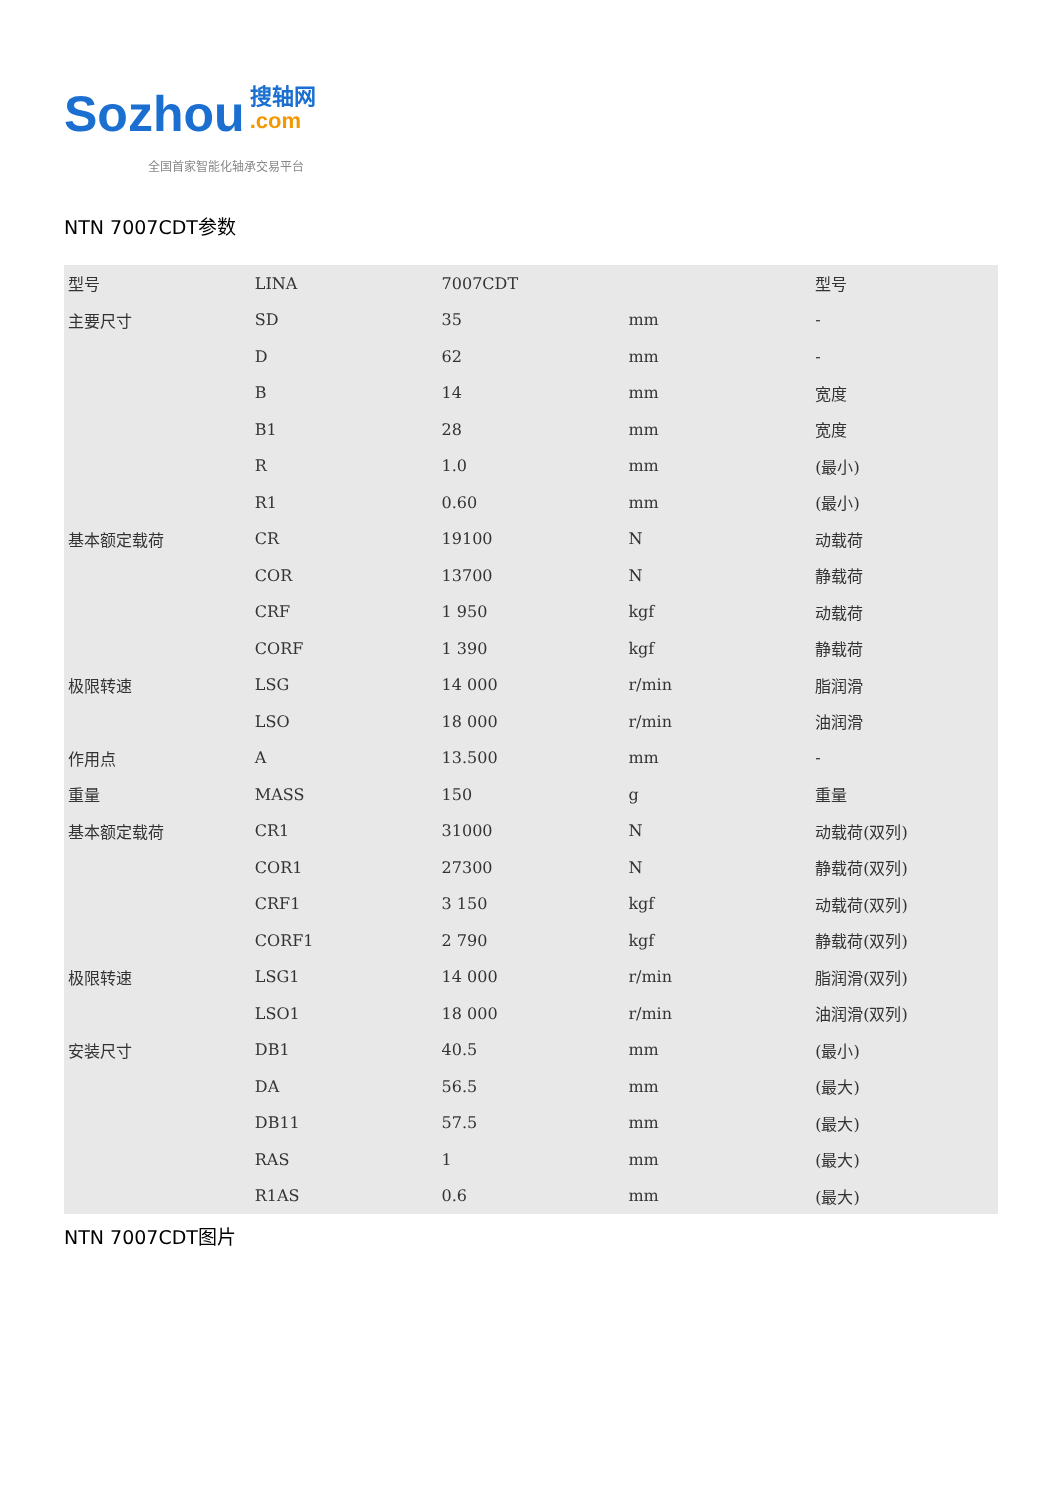Sozhou 搜轴网
.com
全国首家智能化轴承交易平台
NTN 7007CDT参数
| 型号 | LINA | 7007CDT | | 型号 |
| 主要尺寸 | SD | 35 | mm | - |
| | D | 62 | mm | - |
| | B | 14 | mm | 宽度 |
| | B1 | 28 | mm | 宽度 |
| | R | 1.0 | mm | (最小) |
| | R1 | 0.60 | mm | (最小) |
| 基本额定载荷 | CR | 19100 | N | 动载荷 |
| | COR | 13700 | N | 静载荷 |
| | CRF | 1 950 | kgf | 动载荷 |
| | CORF | 1 390 | kgf | 静载荷 |
| 极限转速 | LSG | 14 000 | r/min | 脂润滑 |
| | LSO | 18 000 | r/min | 油润滑 |
| 作用点 | A | 13.500 | mm | - |
| 重量 | MASS | 150 | g | 重量 |
| 基本额定载荷 | CR1 | 31000 | N | 动载荷(双列) |
| | COR1 | 27300 | N | 静载荷(双列) |
| | CRF1 | 3 150 | kgf | 动载荷(双列) |
| | CORF1 | 2 790 | kgf | 静载荷(双列) |
| 极限转速 | LSG1 | 14 000 | r/min | 脂润滑(双列) |
| | LSO1 | 18 000 | r/min | 油润滑(双列) |
| 安装尺寸 | DB1 | 40.5 | mm | (最小) |
| | DA | 56.5 | mm | (最大) |
| | DB11 | 57.5 | mm | (最大) |
| | RAS | 1 | mm | (最大) |
| | R1AS | 0.6 | mm | (最大) |
NTN 7007CDT图片